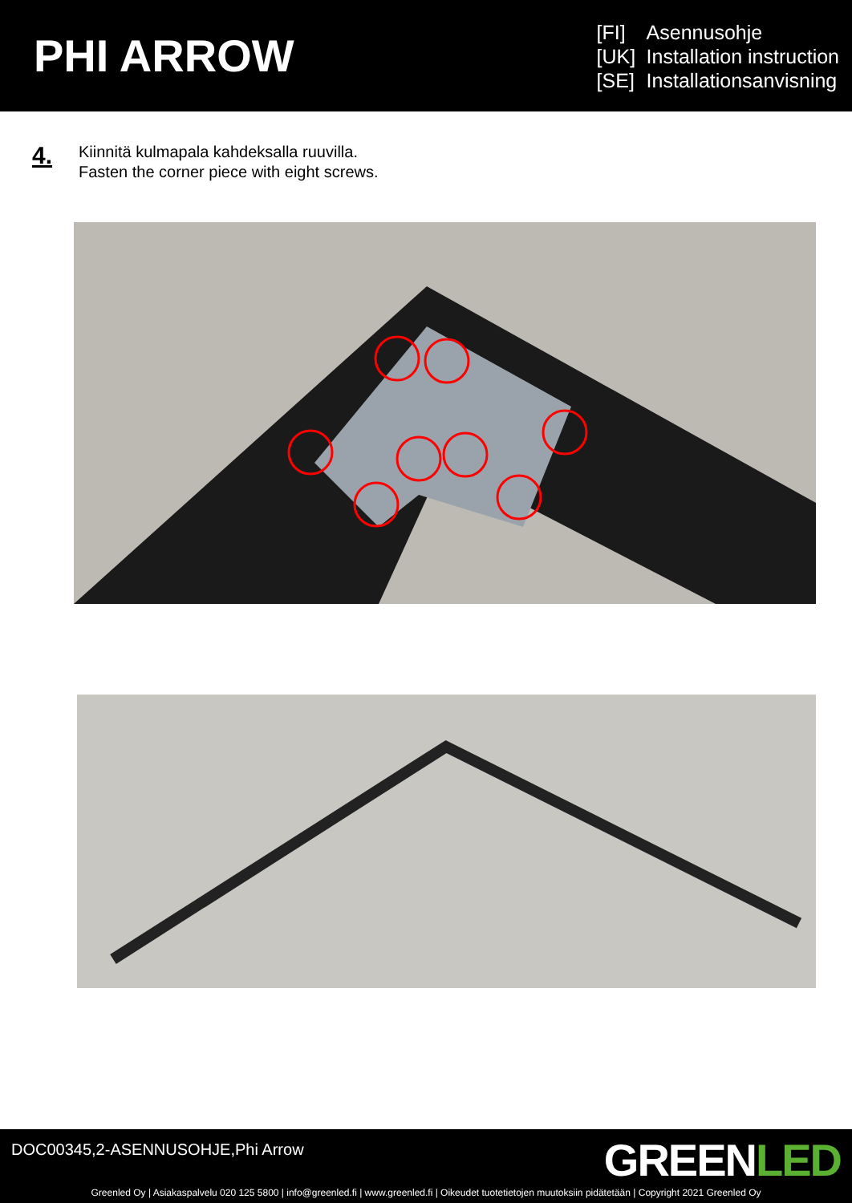PHI ARROW
[FI] Asennusohje
[UK] Installation instruction
[SE] Installationsanvisning
4.
Kiinnitä kulmapala kahdeksalla ruuvilla.
Fasten the corner piece with eight screws.
DOC00345,2-ASENNUSOHJE,Phi Arrow
GREENLED
Greenled Oy | Asiakaspalvelu 020 125 5800 | info@greenled.fi | www.greenled.fi | Oikeudet tuotetietojen muutoksiin pidätetään | Copyright 2021 Greenled Oy